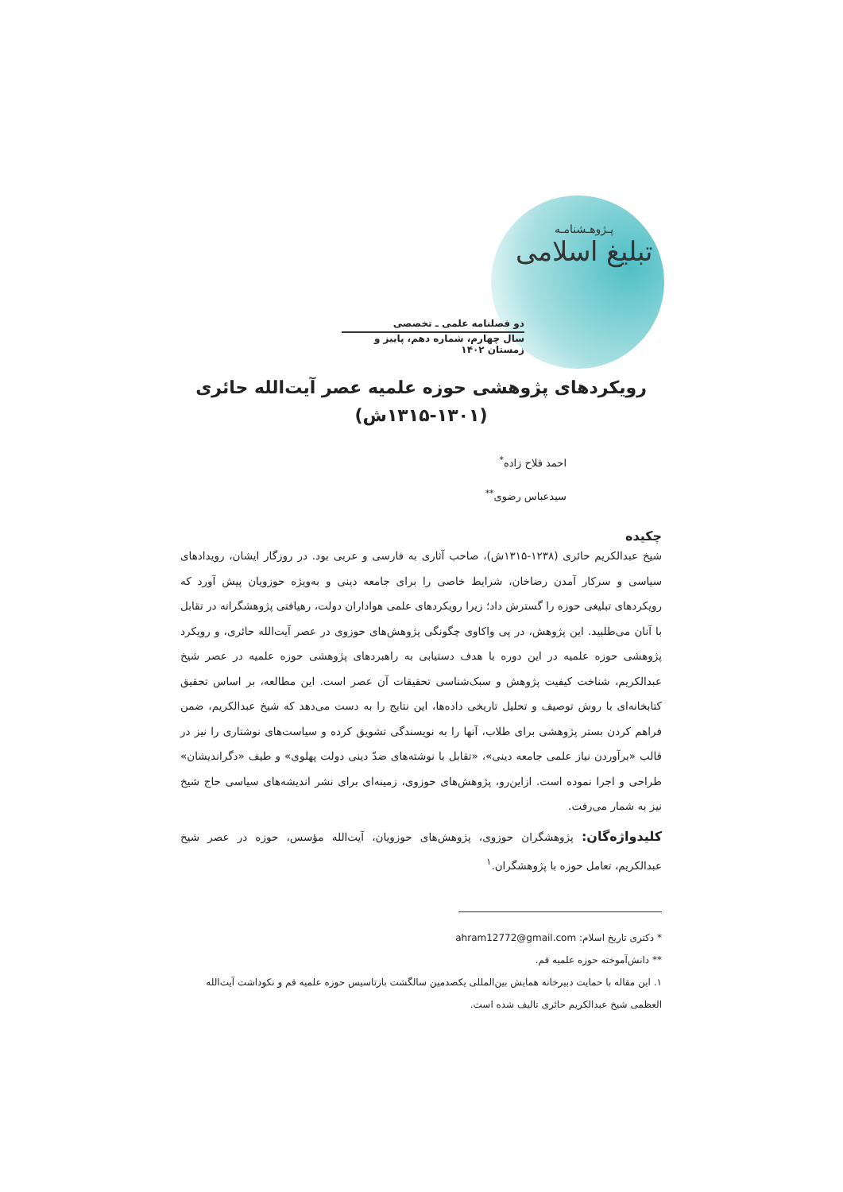پـژوهـشنامـه
تبلیغ اسلامی
دو فصلنامه علمی ـ تخصصی
سال چهارم، شماره دهم، پاییز و زمستان ۱۴۰۲
رویکردهای پژوهشی حوزه علمیه عصر آیت‌الله حائری
(۱۳۱۵-۱۳۰۱ش)
احمد فلاح زاده<sup>*</sup>
سیدعباس رضوی<sup>**</sup>
چکیده
شیخ عبدالکریم حائری (۱۲۳۸-۱۳۱۵ش)، صاحب آثاری به فارسی و عربی بود. در روزگار ایشان، رویدادهای سیاسی و سرکار آمدن رضاخان، شرایط خاصی را برای جامعه دینی و به‌ویژه حوزویان پیش آورد که رویکردهای تبلیغی حوزه را گسترش داد؛ زیرا رویکردهای علمی هواداران دولت، رهیافتی پژوهشگرانه در تقابل با آنان می‌طلبید. این پژوهش، در پی واکاوی چگونگی پژوهش‌های حوزوی در عصر آیت‌الله حائری، و رویکرد پژوهشی حوزه علمیه در این دوره با هدف دستیابی به راهبردهای پژوهشی حوزه علمیه در عصر شیخ عبدالکریم، شناخت کیفیت پژوهش و سبک‌شناسی تحقیقات آن عصر است. این مطالعه، بر اساس تحقیق کتابخانه‌ای با روش توصیف و تحلیل تاریخی داده‌ها، این نتایج را به دست می‌دهد که شیخ عبدالکریم، ضمن فراهم کردن بستر پژوهشی برای طلاب، آنها را به نویسندگی تشویق کرده و سیاست‌های نوشتاری را نیز در قالب «برآوردن نیاز علمی جامعه دینی»، «تقابل با نوشته‌های ضدّ دینی دولت پهلوی» و طیف «دگراندیشان» طراحی و اجرا نموده است. ازاین‌رو، پژوهش‌های حوزوی، زمینه‌ای برای نشر اندیشه‌های سیاسی حاج شیخ نیز به شمار می‌رفت.
کلیدواژه‌گان: پژوهشگران حوزوی، پژوهش‌های حوزویان، آیت‌الله مؤسس، حوزه در عصر شیخ عبدالکریم، تعامل حوزه با پژوهشگران.<sup>۱</sup>
* دکتری تاریخ اسلام: ahram12772@gmail.com
** دانش‌آموخته حوزه علمیه قم.
۱. این مقاله با حمایت دبیرخانه همایش بین‌المللی یکصدمین سالگشت بازتاسیس حوزه علمیه قم و نکوداشت آیت‌الله العظمی شیخ عبدالکریم حائری تالیف شده است.